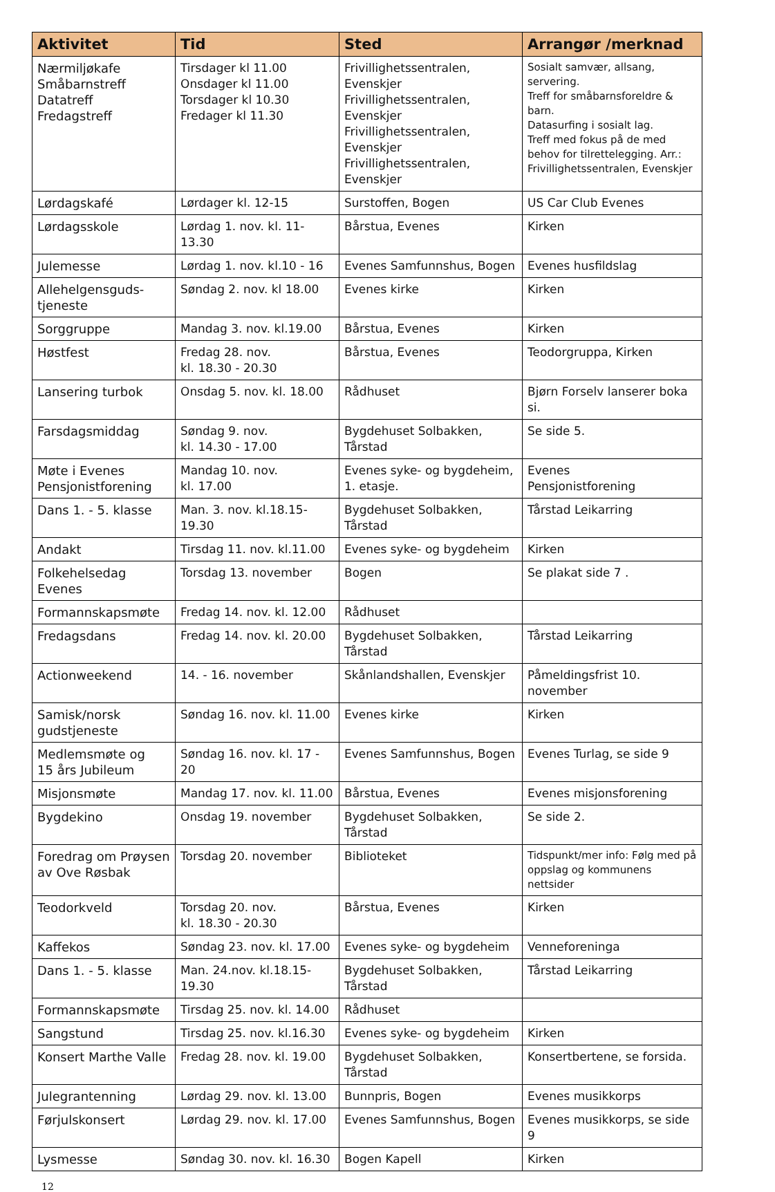| Aktivitet | Tid | Sted | Arrangør /merknad |
| --- | --- | --- | --- |
| Nærmiljøkafe Småbarnstreff Datatreff Fredagstreff | Tirsdager kl 11.00 Onsdager kl 11.00 Torsdager kl 10.30 Fredager kl 11.30 | Frivillighetssentralen, Evenskjer Frivillighetssentralen, Evenskjer Frivillighetssentralen, Evenskjer Frivillighetssentralen, Evenskjer | Sosialt samvær, allsang, servering. Treff for småbarnsforeldre & barn. Datasurfing i sosialt lag. Treff med fokus på de med behov for tilrettelegging. Arr.: Frivillighetssentralen, Evenskjer |
| Lørdagskafé | Lørdager kl. 12-15 | Surstoffen, Bogen | US Car Club Evenes |
| Lørdagsskole | Lørdag 1. nov. kl. 11-13.30 | Bårstua, Evenes | Kirken |
| Julemesse | Lørdag 1. nov. kl.10 - 16 | Evenes Samfunnshus, Bogen | Evenes husfildslag |
| Allehelgensguds- tjeneste | Søndag 2. nov. kl 18.00 | Evenes kirke | Kirken |
| Sorggruppe | Mandag 3. nov. kl.19.00 | Bårstua, Evenes | Kirken |
| Høstfest | Fredag 28. nov. kl. 18.30 - 20.30 | Bårstua, Evenes | Teodorgruppa, Kirken |
| Lansering turbok | Onsdag 5. nov. kl. 18.00 | Rådhuset | Bjørn Forselv lanserer boka si. |
| Farsdagsmiddag | Søndag 9. nov. kl. 14.30 - 17.00 | Bygdehuset Solbakken, Tårstad | Se side 5. |
| Møte i Evenes Pensjonistforening | Mandag 10. nov. kl. 17.00 | Evenes syke- og bygdeheim, 1. etasje. | Evenes Pensjonistforening |
| Dans 1. - 5. klasse | Man. 3. nov. kl.18.15-19.30 | Bygdehuset Solbakken, Tårstad | Tårstad Leikarring |
| Andakt | Tirsdag 11. nov. kl.11.00 | Evenes syke- og bygdeheim | Kirken |
| Folkehelsedag Evenes | Torsdag 13. november | Bogen | Se plakat side 7 . |
| Formannskapsmøte | Fredag 14. nov. kl. 12.00 | Rådhuset | |
| Fredagsdans | Fredag 14. nov. kl. 20.00 | Bygdehuset Solbakken, Tårstad | Tårstad Leikarring |
| Actionweekend | 14. - 16. november | Skånlandshallen, Evenskjer | Påmeldingsfrist 10. november |
| Samisk/norsk gudstjeneste | Søndag 16. nov. kl. 11.00 | Evenes kirke | Kirken |
| Medlemsmøte og 15 års Jubileum | Søndag 16. nov. kl. 17 - 20 | Evenes Samfunnshus, Bogen | Evenes Turlag, se side 9 |
| Misjonsmøte | Mandag 17. nov. kl. 11.00 | Bårstua, Evenes | Evenes misjonsforening |
| Bygdekino | Onsdag 19. november | Bygdehuset Solbakken, Tårstad | Se side 2. |
| Foredrag om Prøysen av Ove Røsbak | Torsdag 20. november | Biblioteket | Tidspunkt/mer info: Følg med på oppslag og kommunens nettsider |
| Teodorkveld | Torsdag 20. nov. kl. 18.30 - 20.30 | Bårstua, Evenes | Kirken |
| Kaffekos | Søndag 23. nov. kl. 17.00 | Evenes syke- og bygdeheim | Venneforeninga |
| Dans 1. - 5. klasse | Man. 24.nov. kl.18.15-19.30 | Bygdehuset Solbakken, Tårstad | Tårstad Leikarring |
| Formannskapsmøte | Tirsdag 25. nov. kl. 14.00 | Rådhuset | |
| Sangstund | Tirsdag 25. nov. kl.16.30 | Evenes syke- og bygdeheim | Kirken |
| Konsert Marthe Valle | Fredag 28. nov. kl. 19.00 | Bygdehuset Solbakken, Tårstad | Konsertbertene, se forsida. |
| Julegrantenning | Lørdag 29. nov. kl. 13.00 | Bunnpris, Bogen | Evenes musikkorps |
| Førjulskonsert | Lørdag 29. nov. kl. 17.00 | Evenes Samfunnshus, Bogen | Evenes musikkorps, se side 9 |
| Lysmesse | Søndag 30. nov. kl. 16.30 | Bogen Kapell | Kirken |
12